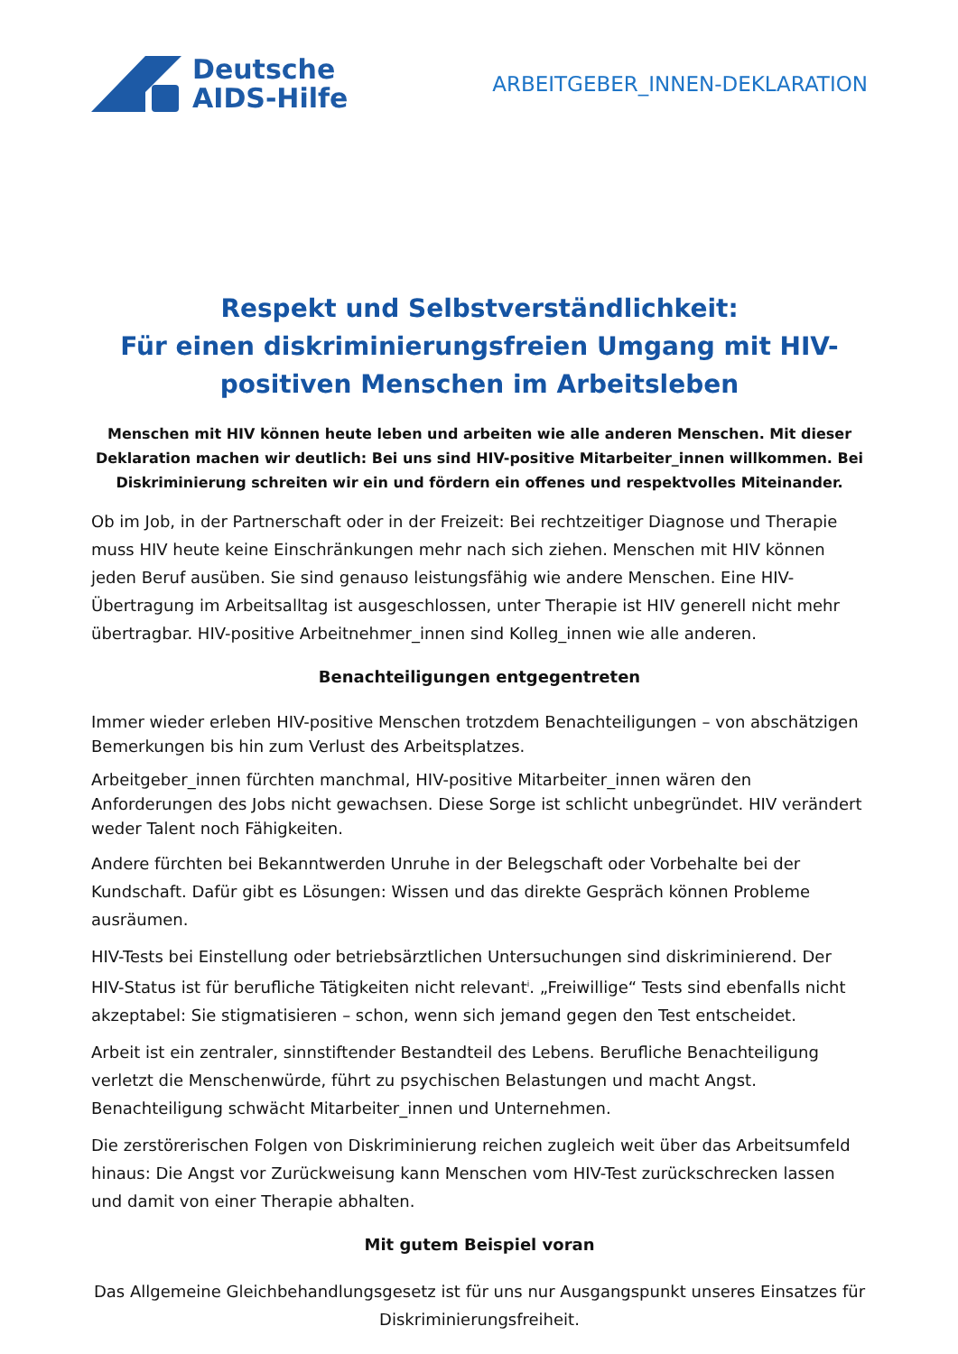Deutsche
AIDS-Hilfe
ARBEITGEBER_INNEN-DEKLARATION
Respekt und Selbstverständlichkeit:
Für einen diskriminierungsfreien Umgang mit HIV-positiven Menschen im Arbeitsleben
Menschen mit HIV können heute leben und arbeiten wie alle anderen Menschen. Mit dieser Deklaration machen wir deutlich: Bei uns sind HIV-positive Mitarbeiter_innen willkommen. Bei Diskriminierung schreiten wir ein und fördern ein offenes und respektvolles Miteinander.
Ob im Job, in der Partnerschaft oder in der Freizeit: Bei rechtzeitiger Diagnose und Therapie muss HIV heute keine Einschränkungen mehr nach sich ziehen. Menschen mit HIV können jeden Beruf ausüben. Sie sind genauso leistungsfähig wie andere Menschen. Eine HIV-Übertragung im Arbeitsalltag ist ausgeschlossen, unter Therapie ist HIV generell nicht mehr übertragbar. HIV-positive Arbeitnehmer_innen sind Kolleg_innen wie alle anderen.
Benachteiligungen entgegentreten
Immer wieder erleben HIV-positive Menschen trotzdem Benachteiligungen – von abschätzigen Bemerkungen bis hin zum Verlust des Arbeitsplatzes.
Arbeitgeber_innen fürchten manchmal, HIV-positive Mitarbeiter_innen wären den Anforderungen des Jobs nicht gewachsen. Diese Sorge ist schlicht unbegründet. HIV verändert weder Talent noch Fähigkeiten.
Andere fürchten bei Bekanntwerden Unruhe in der Belegschaft oder Vorbehalte bei der Kundschaft. Dafür gibt es Lösungen: Wissen und das direkte Gespräch können Probleme ausräumen.
HIV-Tests bei Einstellung oder betriebsärztlichen Untersuchungen sind diskriminierend. Der HIV-Status ist für berufliche Tätigkeiten nicht relevant<sup>i</sup>. „Freiwillige“ Tests sind ebenfalls nicht akzeptabel: Sie stigmatisieren – schon, wenn sich jemand gegen den Test entscheidet.
Arbeit ist ein zentraler, sinnstiftender Bestandteil des Lebens. Berufliche Benachteiligung verletzt die Menschenwürde, führt zu psychischen Belastungen und macht Angst. Benachteiligung schwächt Mitarbeiter_innen und Unternehmen.
Die zerstörerischen Folgen von Diskriminierung reichen zugleich weit über das Arbeitsumfeld hinaus: Die Angst vor Zurückweisung kann Menschen vom HIV-Test zurückschrecken lassen und damit von einer Therapie abhalten.
Mit gutem Beispiel voran
Das Allgemeine Gleichbehandlungsgesetz ist für uns nur Ausgangspunkt unseres Einsatzes für Diskriminierungsfreiheit.